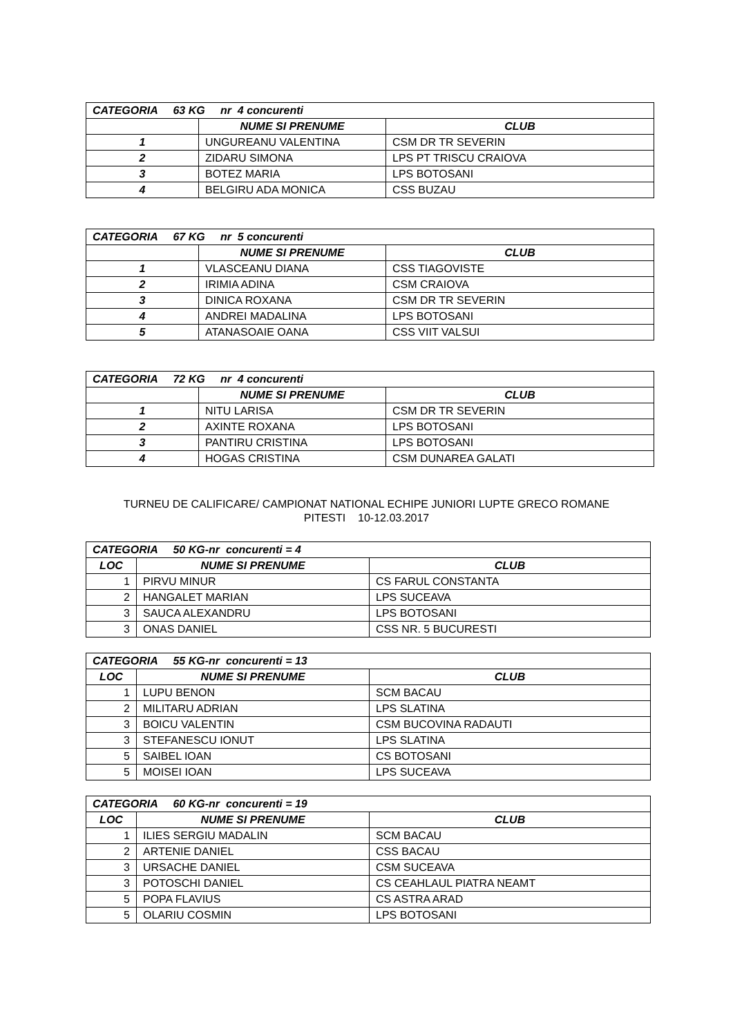| CATEGORIA 63 KG nr 4 concurenti | | |
| --- | --- | --- |
| | NUME SI PRENUME | CLUB |
| 1 | UNGUREANU VALENTINA | CSM DR TR SEVERIN |
| 2 | ZIDARU SIMONA | LPS PT TRISCU CRAIOVA |
| 3 | BOTEZ MARIA | LPS BOTOSANI |
| 4 | BELGIRU ADA MONICA | CSS BUZAU |
| CATEGORIA 67 KG nr 5 concurenti | | |
| --- | --- | --- |
| | NUME SI PRENUME | CLUB |
| 1 | VLASCEANU DIANA | CSS TIAGOVISTE |
| 2 | IRIMIA ADINA | CSM CRAIOVA |
| 3 | DINICA ROXANA | CSM DR TR SEVERIN |
| 4 | ANDREI MADALINA | LPS BOTOSANI |
| 5 | ATANASOAIE OANA | CSS VIIT VALSUI |
| CATEGORIA 72 KG nr 4 concurenti | | |
| --- | --- | --- |
| | NUME SI PRENUME | CLUB |
| 1 | NITU LARISA | CSM DR TR SEVERIN |
| 2 | AXINTE ROXANA | LPS BOTOSANI |
| 3 | PANTIRU CRISTINA | LPS BOTOSANI |
| 4 | HOGAS CRISTINA | CSM DUNAREA GALATI |
TURNEU DE CALIFICARE/ CAMPIONAT NATIONAL ECHIPE JUNIORI LUPTE GRECO ROMANE
PITESTI 10-12.03.2017
| CATEGORIA 50 KG-nr concurenti = 4 | | |
| --- | --- | --- |
| LOC | NUME SI PRENUME | CLUB |
| 1 | PIRVU MINUR | CS FARUL CONSTANTA |
| 2 | HANGALET MARIAN | LPS SUCEAVA |
| 3 | SAUCA ALEXANDRU | LPS BOTOSANI |
| 3 | ONAS DANIEL | CSS NR. 5 BUCURESTI |
| CATEGORIA 55 KG-nr concurenti = 13 | | |
| --- | --- | --- |
| LOC | NUME SI PRENUME | CLUB |
| 1 | LUPU BENON | SCM BACAU |
| 2 | MILITARU ADRIAN | LPS SLATINA |
| 3 | BOICU VALENTIN | CSM BUCOVINA RADAUTI |
| 3 | STEFANESCU IONUT | LPS SLATINA |
| 5 | SAIBEL IOAN | CS BOTOSANI |
| 5 | MOISEI IOAN | LPS SUCEAVA |
| CATEGORIA 60 KG-nr concurenti = 19 | | |
| --- | --- | --- |
| LOC | NUME SI PRENUME | CLUB |
| 1 | ILIES SERGIU MADALIN | SCM BACAU |
| 2 | ARTENIE DANIEL | CSS BACAU |
| 3 | URSACHE DANIEL | CSM SUCEAVA |
| 3 | POTOSCHI DANIEL | CS CEAHLAUL PIATRA NEAMT |
| 5 | POPA FLAVIUS | CS ASTRA ARAD |
| 5 | OLARIU COSMIN | LPS BOTOSANI |